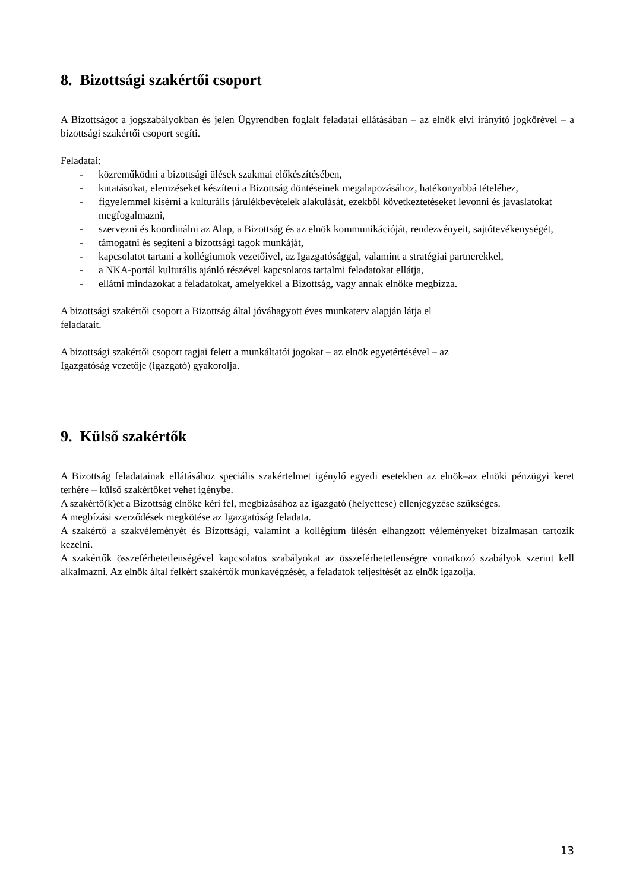8. Bizottsági szakértői csoport
A Bizottságot a jogszabályokban és jelen Ügyrendben foglalt feladatai ellátásában – az elnök elvi irányító jogkörével – a bizottsági szakértői csoport segíti.
Feladatai:
- közreműködni a bizottsági ülések szakmai előkészítésében,
- kutatásokat, elemzéseket készíteni a Bizottság döntéseinek megalapozásához, hatékonyabbá tételéhez,
- figyelemmel kísérni a kulturális járulékbevételek alakulását, ezekből következtetéseket levonni és javaslatokat megfogalmazni,
- szervezni és koordinálni az Alap, a Bizottság és az elnök kommunikációját, rendezvényeit, sajtótevékenységét,
- támogatni és segíteni a bizottsági tagok munkáját,
- kapcsolatot tartani a kollégiumok vezetőivel, az Igazgatósággal, valamint a stratégiai partnerekkel,
- a NKA-portál kulturális ajánló részével kapcsolatos tartalmi feladatokat ellátja,
- ellátni mindazokat a feladatokat, amelyekkel a Bizottság, vagy annak elnöke megbízza.
A bizottsági szakértői csoport a Bizottság által jóváhagyott éves munkaterv alapján látja el
feladatait.
A bizottsági szakértői csoport tagjai felett a munkáltatói jogokat – az elnök egyetértésével – az
Igazgatóság vezetője (igazgató) gyakorolja.
9. Külső szakértők
A Bizottság feladatainak ellátásához speciális szakértelmet igénylő egyedi esetekben az elnök–az elnöki pénzügyi keret terhére – külső szakértőket vehet igénybe.
A szakértő(k)et a Bizottság elnöke kéri fel, megbízásához az igazgató (helyettese) ellenjegyzése szükséges.
A megbízási szerződések megkötése az Igazgatóság feladata.
A szakértő a szakvéleményét és Bizottsági, valamint a kollégium ülésén elhangzott véleményeket bizalmasan tartozik kezelni.
A szakértők összeférhetetlenségével kapcsolatos szabályokat az összeférhetetlenségre vonatkozó szabályok szerint kell alkalmazni. Az elnök által felkért szakértők munkavégzését, a feladatok teljesítését az elnök igazolja.
13